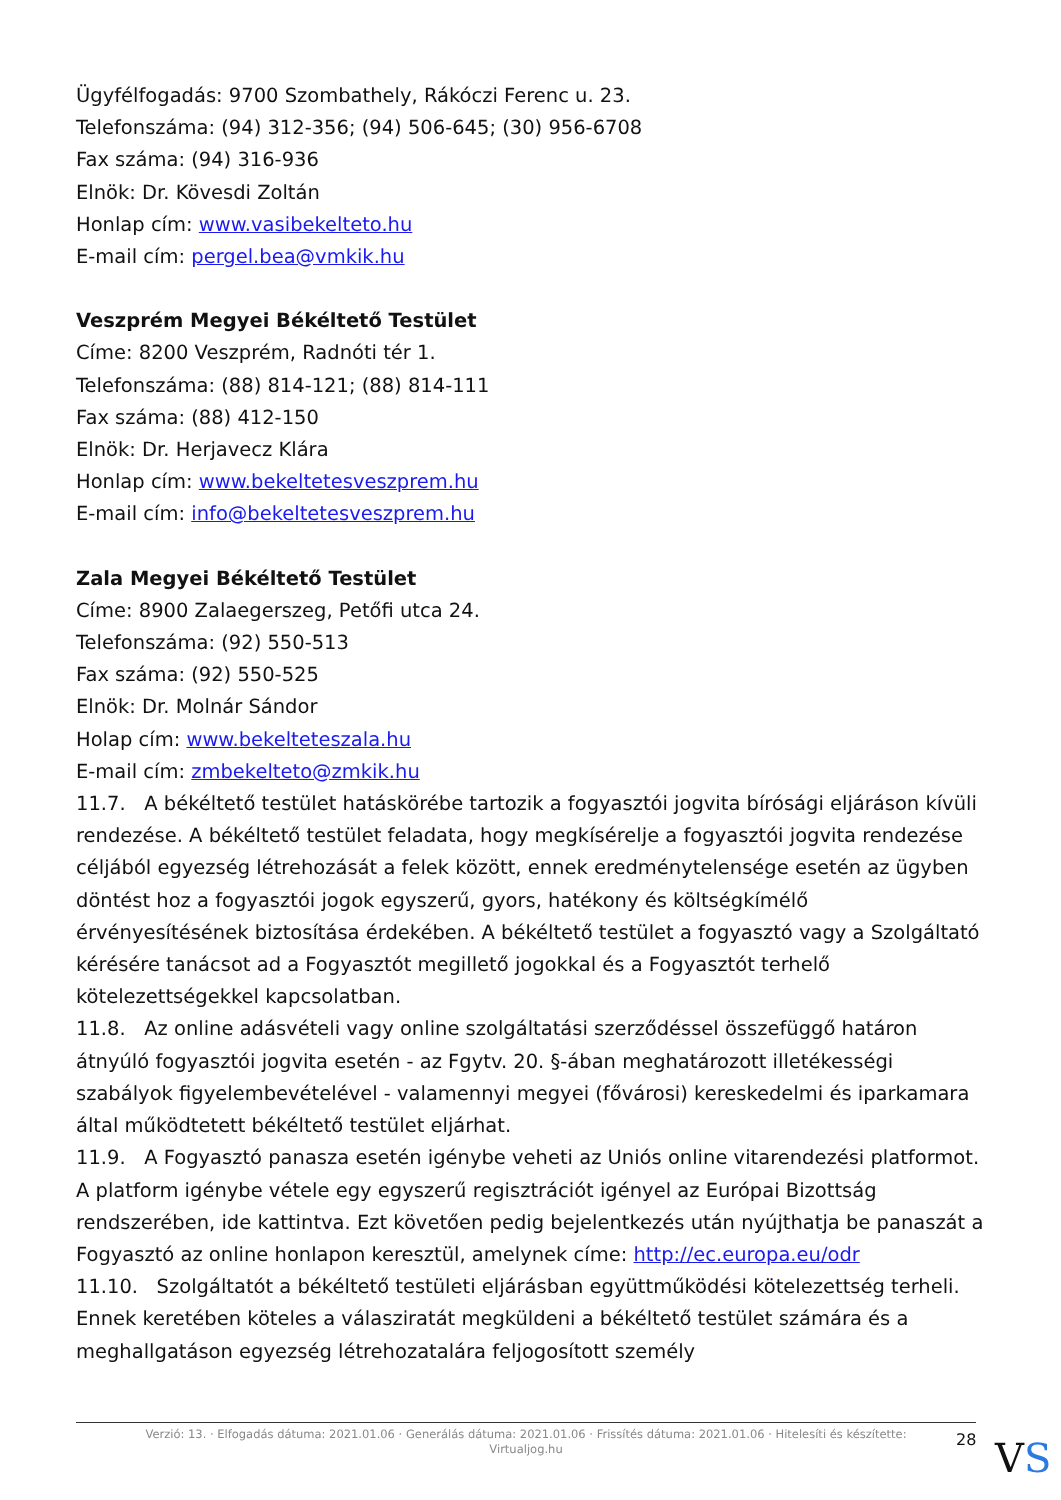Ügyfélfogadás: 9700 Szombathely, Rákóczi Ferenc u. 23.
Telefonszáma: (94) 312-356; (94) 506-645; (30) 956-6708
Fax száma: (94) 316-936
Elnök: Dr. Kövesdi Zoltán
Honlap cím: www.vasibekelteto.hu
E-mail cím: pergel.bea@vmkik.hu
Veszprém Megyei Békéltető Testület
Címe: 8200 Veszprém, Radnóti tér 1.
Telefonszáma: (88) 814-121; (88) 814-111
Fax száma: (88) 412-150
Elnök: Dr. Herjavecz Klára
Honlap cím: www.bekeltetesveszprem.hu
E-mail cím: info@bekeltetesveszprem.hu
Zala Megyei Békéltető Testület
Címe: 8900 Zalaegerszeg, Petőfi utca 24.
Telefonszáma: (92) 550-513
Fax száma: (92) 550-525
Elnök: Dr. Molnár Sándor
Holap cím: www.bekelteteszala.hu
E-mail cím: zmbekelteto@zmkik.hu
11.7. A békéltető testület hatáskörébe tartozik a fogyasztói jogvita bírósági eljáráson kívüli rendezése. A békéltető testület feladata, hogy megkísérelje a fogyasztói jogvita rendezése céljából egyezség létrehozását a felek között, ennek eredménytelensége esetén az ügyben döntést hoz a fogyasztói jogok egyszerű, gyors, hatékony és költségkímélő érvényesítésének biztosítása érdekében. A békéltető testület a fogyasztó vagy a Szolgáltató kérésére tanácsot ad a Fogyasztót megillető jogokkal és a Fogyasztót terhelő kötelezettségekkel kapcsolatban.
11.8. Az online adásvételi vagy online szolgáltatási szerződéssel összefüggő határon átnyúló fogyasztói jogvita esetén - az Fgytv. 20. §-ában meghatározott illetékességi szabályok figyelembevételével - valamennyi megyei (fővárosi) kereskedelmi és iparkamara által működtetett békéltető testület eljárhat.
11.9. A Fogyasztó panasza esetén igénybe veheti az Uniós online vitarendezési platformot. A platform igénybe vétele egy egyszerű regisztrációt igényel az Európai Bizottság rendszerében, ide kattintva. Ezt követően pedig bejelentkezés után nyújthatja be panaszát a Fogyasztó az online honlapon keresztül, amelynek címe: http://ec.europa.eu/odr
11.10. Szolgáltatót a békéltető testületi eljárásban együttműködési kötelezettség terheli. Ennek keretében köteles a válasziratát megküldeni a békéltető testület számára és a meghallgatáson egyezség létrehozatalára feljogosított személy
Verzió: 13. · Elfogadás dátuma: 2021.01.06 · Generálás dátuma: 2021.01.06 · Frissítés dátuma: 2021.01.06 · Hitelesíti és készítette: Virtualjog.hu
28 VS